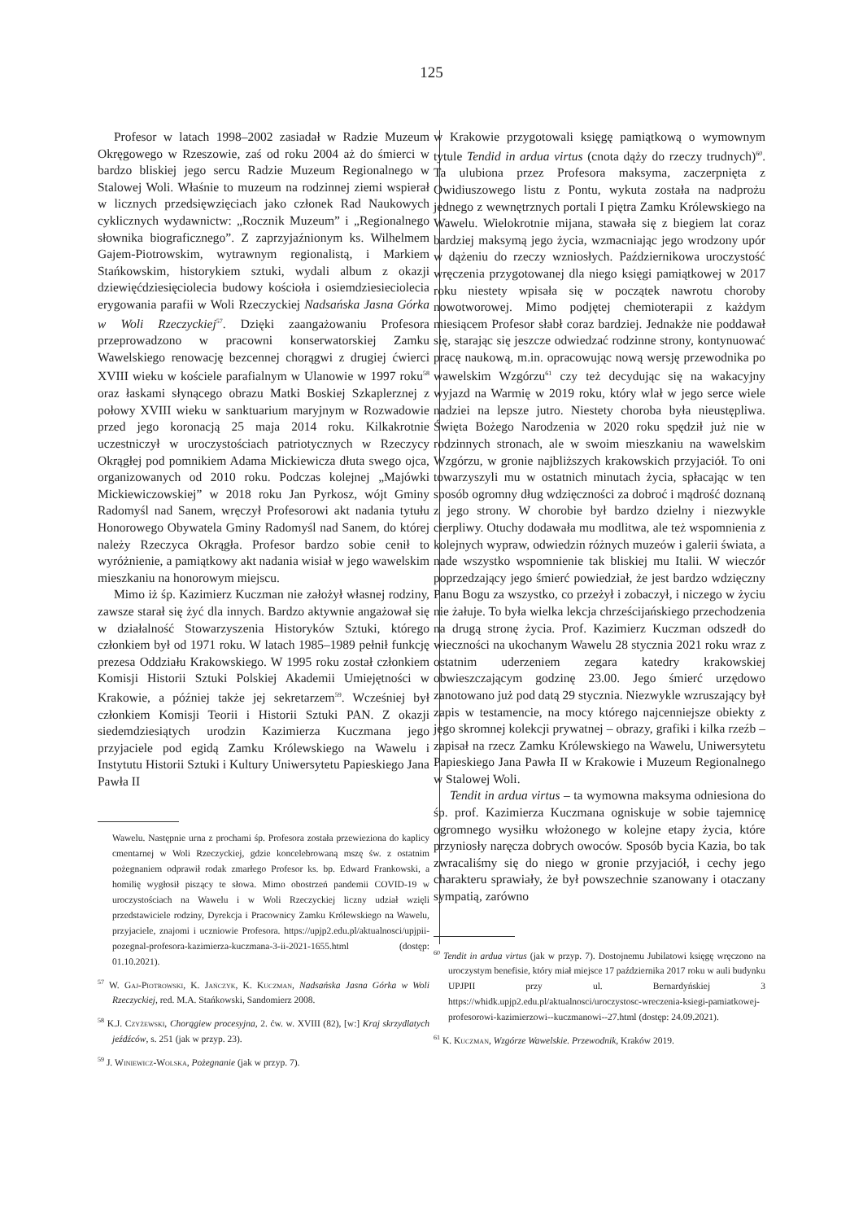125
Profesor w latach 1998–2002 zasiadał w Radzie Muzeum Okręgowego w Rzeszowie, zaś od roku 2004 aż do śmierci w bardzo bliskiej jego sercu Radzie Muzeum Regionalnego w Stalowej Woli. Właśnie to muzeum na rodzinnej ziemi wspierał w licznych przedsięwzięciach jako członek Rad Naukowych cyklicznych wydawnictw: „Rocznik Muzeum” i „Regionalnego słownika biograficznego”. Z zaprzyjaźnionym ks. Wilhelmem Gajem-Piotrowskim, wytrawnym regionalistą, i Markiem Stańkowskim, historykiem sztuki, wydali album z okazji dziewięćdziesięciolecia budowy kościoła i osiemdziesieciolecia erygowania parafii w Woli Rzeczyckiej Nadsańska Jasna Górka w Woli Rzeczyckiej<sup>57</sup>. Dzięki zaangażowaniu Profesora przeprowadzono w pracowni konserwatorskiej Zamku Wawelskiego renowację bezcennej chorągwi z drugiej ćwierci XVIII wieku w kościele parafialnym w Ulanowie w 1997 roku<sup>58</sup> oraz łaskami słynącego obrazu Matki Boskiej Szkaplerznej z połowy XVIII wieku w sanktuarium maryjnym w Rozwadowie przed jego koronacją 25 maja 2014 roku. Kilkakrotnie uczestniczył w uroczystościach patriotycznych w Rzeczycy Okrągłej pod pomnikiem Adama Mickiewicza dłuta swego ojca, organizowanych od 2010 roku. Podczas kolejnej „Majówki Mickiewiczowskiej” w 2018 roku Jan Pyrkosz, wójt Gminy Radomyśl nad Sanem, wręczył Profesorowi akt nadania tytułu Honorowego Obywatela Gminy Radomyśl nad Sanem, do której należy Rzeczyca Okrągła. Profesor bardzo sobie cenił to wyróżnienie, a pamiątkowy akt nadania wisiał w jego wawelskim mieszkaniu na honorowym miejscu.
Mimo iż śp. Kazimierz Kuczman nie założył własnej rodziny, zawsze starał się żyć dla innych. Bardzo aktywnie angażował się w działalność Stowarzyszenia Historyków Sztuki, którego członkiem był od 1971 roku. W latach 1985–1989 pełnił funkcję prezesa Oddziału Krakowskiego. W 1995 roku został członkiem Komisji Historii Sztuki Polskiej Akademii Umiejętności w Krakowie, a później także jej sekretarzem<sup>59</sup>. Wcześniej był członkiem Komisji Teorii i Historii Sztuki PAN. Z okazji siedemdziesiątych urodzin Kazimierza Kuczmana jego przyjaciele pod egidą Zamku Królewskiego na Wawelu i Instytutu Historii Sztuki i Kultury Uniwersytetu Papieskiego Jana Pawła II
Wawelu. Następnie urna z prochami śp. Profesora została przewieziona do kaplicy cmentarnej w Woli Rzeczyckiej, gdzie koncelebrowaną mszę św. z ostatnim pożegnaniem odprawił rodak zmarłego Profesor ks. bp. Edward Frankowski, a homilię wygłosił piszący te słowa. Mimo obostrzeń pandemii COVID-19 w uroczystościach na Wawelu i w Woli Rzeczyckiej liczny udział wzięli przedstawiciele rodziny, Dyrekcja i Pracownicy Zamku Królewskiego na Wawelu, przyjaciele, znajomi i uczniowie Profesora. https://upjp2.edu.pl/aktualnosci/upjpii-pozegnal-profesora-kazimierza-kuczmana-3-ii-2021-1655.html (dostęp: 01.10.2021).
<sup>57</sup> W. Gaj-Piotrowski, K. Jańczyk, K. Kuczman, Nadsańska Jasna Górka w Woli Rzeczyckiej, red. M.A. Stańkowski, Sandomierz 2008.
<sup>58</sup> K.J. Czyżewski, Chorągiew procesyjna, 2. ćw. w. XVIII (82), [w:] Kraj skrzydlatych jeźdźców, s. 251 (jak w przyp. 23).
<sup>59</sup> J. Winiewicz-Wolska, Pożegnanie (jak w przyp. 7).
w Krakowie przygotowali księgę pamiątkową o wymownym tytule Tendid in ardua virtus (cnota dąży do rzeczy trudnych)<sup>60</sup>. Ta ulubiona przez Profesora maksyma, zaczerpnięta z Owidiuszowego listu z Pontu, wykuta została na nadprożu jednego z wewnętrznych portali I piętra Zamku Królewskiego na Wawelu. Wielokrotnie mijana, stawała się z biegiem lat coraz bardziej maksymą jego życia, wzmacniając jego wrodzony upór w dążeniu do rzeczy wzniosłych. Październikowa uroczystość wręczenia przygotowanej dla niego księgi pamiątkowej w 2017 roku niestety wpisała się w początek nawrotu choroby nowotworowej. Mimo podjętej chemioterapii z każdym miesiącem Profesor słabł coraz bardziej. Jednakże nie poddawał się, starając się jeszcze odwiedzać rodzinne strony, kontynuować pracę naukową, m.in. opracowując nową wersję przewodnika po wawelskim Wzgórzu<sup>61</sup> czy też decydując się na wakacyjny wyjazd na Warmię w 2019 roku, który wlał w jego serce wiele nadziei na lepsze jutro. Niestety choroba była nieustępliwa. Święta Bożego Narodzenia w 2020 roku spędził już nie w rodzinnych stronach, ale w swoim mieszkaniu na wawelskim Wzgórzu, w gronie najbliższych krakowskich przyjaciół. To oni towarzyszyli mu w ostatnich minutach życia, spłacając w ten sposób ogromny dług wdzięczności za dobroć i mądrość doznaną z jego strony. W chorobie był bardzo dzielny i niezwykle cierpliwy. Otuchy dodawała mu modlitwa, ale też wspomnienia z kolejnych wypraw, odwiedzin różnych muzeów i galerii świata, a nade wszystko wspomnienie tak bliskiej mu Italii. W wieczór poprzedzający jego śmierć powiedział, że jest bardzo wdzięczny Panu Bogu za wszystko, co przeżył i zobaczył, i niczego w życiu nie żałuje. To była wielka lekcja chrześcijańskiego przechodzenia na drugą stronę życia. Prof. Kazimierz Kuczman odszedł do wieczności na ukochanym Wawelu 28 stycznia 2021 roku wraz z ostatnim uderzeniem zegara katedry krakowskiej obwieszczającym godzinę 23.00. Jego śmierć urzędowo zanotowano już pod datą 29 stycznia. Niezwykle wzruszający był zapis w testamencie, na mocy którego najcenniejsze obiekty z jego skromnej kolekcji prywatnej – obrazy, grafiki i kilka rzeźb – zapisał na rzecz Zamku Królewskiego na Wawelu, Uniwersytetu Papieskiego Jana Pawła II w Krakowie i Muzeum Regionalnego w Stalowej Woli.
Tendit in ardua virtus – ta wymowna maksyma odniesiona do śp. prof. Kazimierza Kuczmana ogniskuje w sobie tajemnicę ogromnego wysiłku włożonego w kolejne etapy życia, które przyniosły naręcza dobrych owoców. Sposób bycia Kazia, bo tak zwracaliśmy się do niego w gronie przyjaciół, i cechy jego charakteru sprawiały, że był powszechnie szanowany i otaczany sympatią, zarówno
<sup>60</sup> Tendit in ardua virtus (jak w przyp. 7). Dostojnemu Jubilatowi księgę wręczono na uroczystym benefisie, który miał miejsce 17 października 2017 roku w auli budynku UPJPII przy ul. Bernardyńskiej 3 https://whidk.upjp2.edu.pl/aktualnosci/uroczystosc-wreczenia-ksiegi-pamiatkowej-profesorowi-kazimierzowi--kuczmanowi--27.html (dostęp: 24.09.2021).
<sup>61</sup> K. Kuczman, Wzgórze Wawelskie. Przewodnik, Kraków 2019.